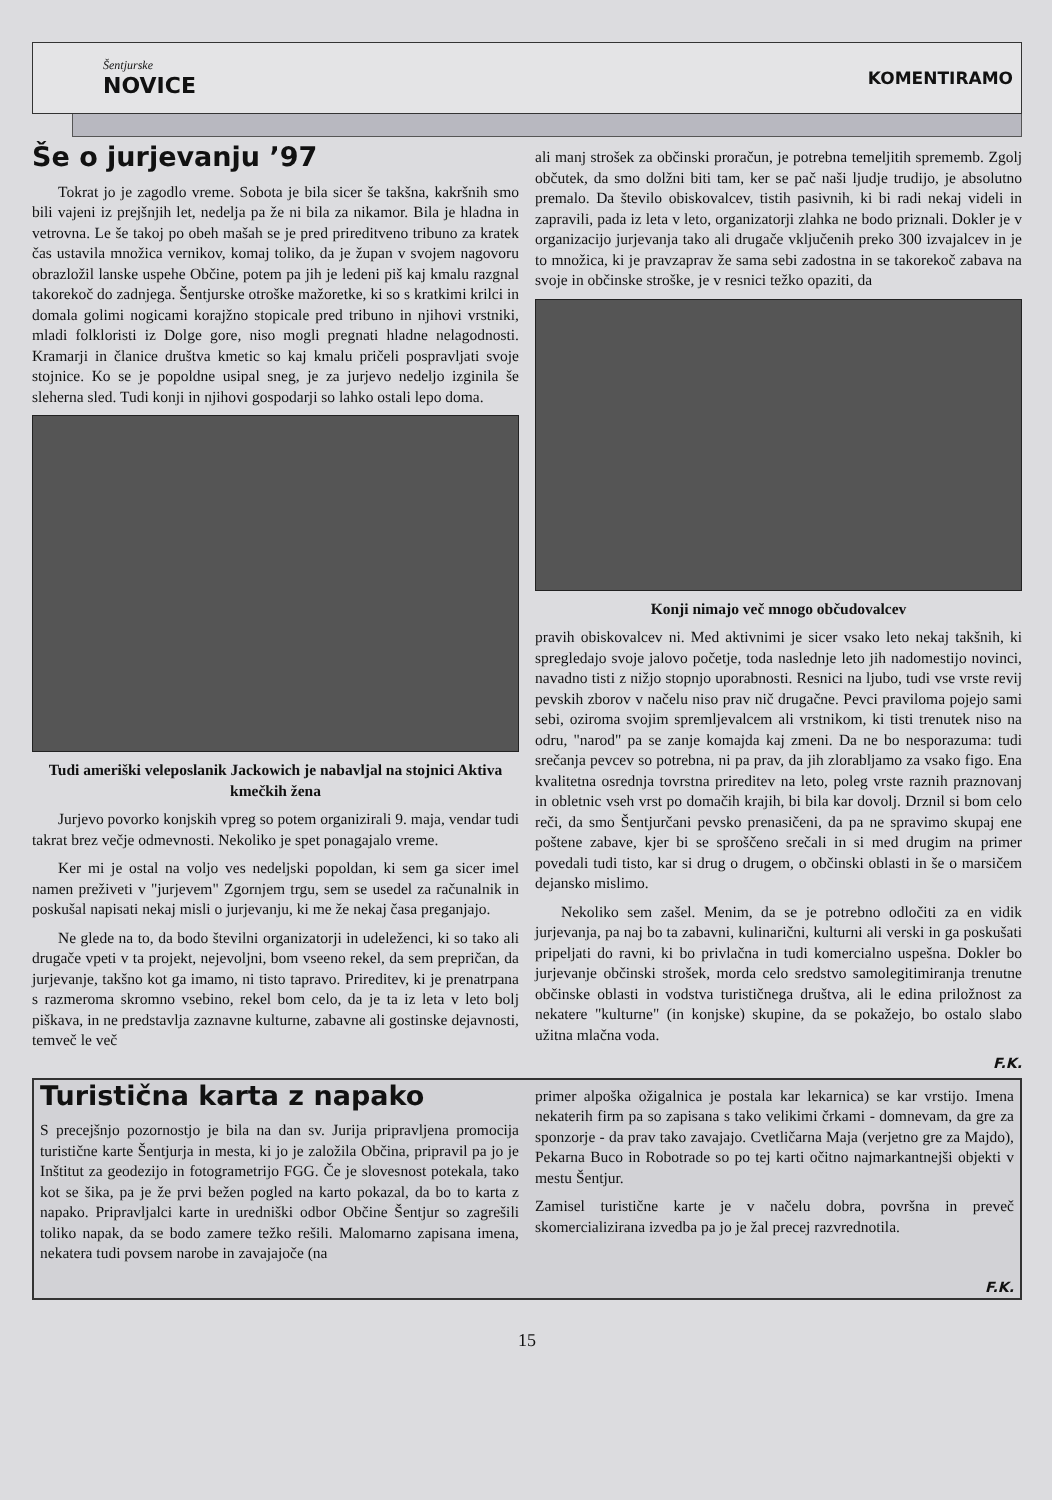Šentjurske
NOVICE
KOMENTIRAMO
Še o jurjevanju ’97
Tokrat jo je zagodlo vreme. Sobota je bila sicer še takšna, kakršnih smo bili vajeni iz prejšnjih let, nedelja pa že ni bila za nikamor. Bila je hladna in vetrovna. Le še takoj po obeh mašah se je pred prireditveno tribuno za kratek čas ustavila množica vernikov, komaj toliko, da je župan v svojem nagovoru obrazložil lanske uspehe Občine, potem pa jih je ledeni piš kaj kmalu razgnal takorekoč do zadnjega. Šentjurske otroške mažoretke, ki so s kratkimi krilci in domala golimi nogicami korajžno stopicale pred tribuno in njihovi vrstniki, mladi folkloristi iz Dolge gore, niso mogli pregnati hladne nelagodnosti. Kramarji in članice društva kmetic so kaj kmalu pričeli pospravljati svoje stojnice. Ko se je popoldne usipal sneg, je za jurjevo nedeljo izginila še sleherna sled. Tudi konji in njihovi gospodarji so lahko ostali lepo doma.
Tudi ameriški veleposlanik Jackowich je nabavljal na stojnici Aktiva kmečkih žena
Jurjevo povorko konjskih vpreg so potem organizirali 9. maja, vendar tudi takrat brez večje odmevnosti. Nekoliko je spet ponagajalo vreme.
Ker mi je ostal na voljo ves nedeljski popoldan, ki sem ga sicer imel namen preživeti v "jurjevem" Zgornjem trgu, sem se usedel za računalnik in poskušal napisati nekaj misli o jurjevanju, ki me že nekaj časa preganjajo.
Ne glede na to, da bodo številni organizatorji in udeleženci, ki so tako ali drugače vpeti v ta projekt, nejevoljni, bom vseeno rekel, da sem prepričan, da jurjevanje, takšno kot ga imamo, ni tisto tapravo. Prireditev, ki je prenatrpana s razmeroma skromno vsebino, rekel bom celo, da je ta iz leta v leto bolj piškava, in ne predstavlja zaznavne kulturne, zabavne ali gostinske dejavnosti, temveč le več
ali manj strošek za občinski proračun, je potrebna temeljitih sprememb. Zgolj občutek, da smo dolžni biti tam, ker se pač naši ljudje trudijo, je absolutno premalo. Da število obiskovalcev, tistih pasivnih, ki bi radi nekaj videli in zapravili, pada iz leta v leto, organizatorji zlahka ne bodo priznali. Dokler je v organizacijo jurjevanja tako ali drugače vključenih preko 300 izvajalcev in je to množica, ki je pravzaprav že sama sebi zadostna in se takorekoč zabava na svoje in občinske stroške, je v resnici težko opaziti, da
Konji nimajo več mnogo občudovalcev
pravih obiskovalcev ni. Med aktivnimi je sicer vsako leto nekaj takšnih, ki spregledajo svoje jalovo početje, toda naslednje leto jih nadomestijo novinci, navadno tisti z nižjo stopnjo uporabnosti. Resnici na ljubo, tudi vse vrste revij pevskih zborov v načelu niso prav nič drugačne. Pevci praviloma pojejo sami sebi, oziroma svojim spremljevalcem ali vrstnikom, ki tisti trenutek niso na odru, "narod" pa se zanje komajda kaj zmeni. Da ne bo nesporazuma: tudi srečanja pevcev so potrebna, ni pa prav, da jih zlorabljamo za vsako figo. Ena kvalitetna osrednja tovrstna prireditev na leto, poleg vrste raznih praznovanj in obletnic vseh vrst po domačih krajih, bi bila kar dovolj. Drznil si bom celo reči, da smo Šentjurčani pevsko prenasičeni, da pa ne spravimo skupaj ene poštene zabave, kjer bi se sproščeno srečali in si med drugim na primer povedali tudi tisto, kar si drug o drugem, o občinski oblasti in še o marsičem dejansko mislimo.
Nekoliko sem zašel. Menim, da se je potrebno odločiti za en vidik jurjevanja, pa naj bo ta zabavni, kulinarični, kulturni ali verski in ga poskušati pripeljati do ravni, ki bo privlačna in tudi komercialno uspešna. Dokler bo jurjevanje občinski strošek, morda celo sredstvo samolegitimiranja trenutne občinske oblasti in vodstva turističnega društva, ali le edina priložnost za nekatere "kulturne" (in konjske) skupine, da se pokažejo, bo ostalo slabo užitna mlačna voda.
F.K.
Turistična karta z napako
S precejšnjo pozornostjo je bila na dan sv. Jurija pripravljena promocija turistične karte Šentjurja in mesta, ki jo je založila Občina, pripravil pa jo je Inštitut za geodezijo in fotogrametrijo FGG. Če je slovesnost potekala, tako kot se šika, pa je že prvi bežen pogled na karto pokazal, da bo to karta z napako. Pripravljalci karte in uredniški odbor Občine Šentjur so zagrešili toliko napak, da se bodo zamere težko rešili. Malomarno zapisana imena, nekatera tudi povsem narobe in zavajajoče (na
primer alpoška ožigalnica je postala kar lekarnica) se kar vrstijo. Imena nekaterih firm pa so zapisana s tako velikimi črkami - domnevam, da gre za sponzorje - da prav tako zavajajo. Cvetličarna Maja (verjetno gre za Majdo), Pekarna Buco in Robotrade so po tej karti očitno najmarkantnejši objekti v mestu Šentjur.
Zamisel turistične karte je v načelu dobra, površna in preveč skomercializirana izvedba pa jo je žal precej razvrednotila.
F.K.
15